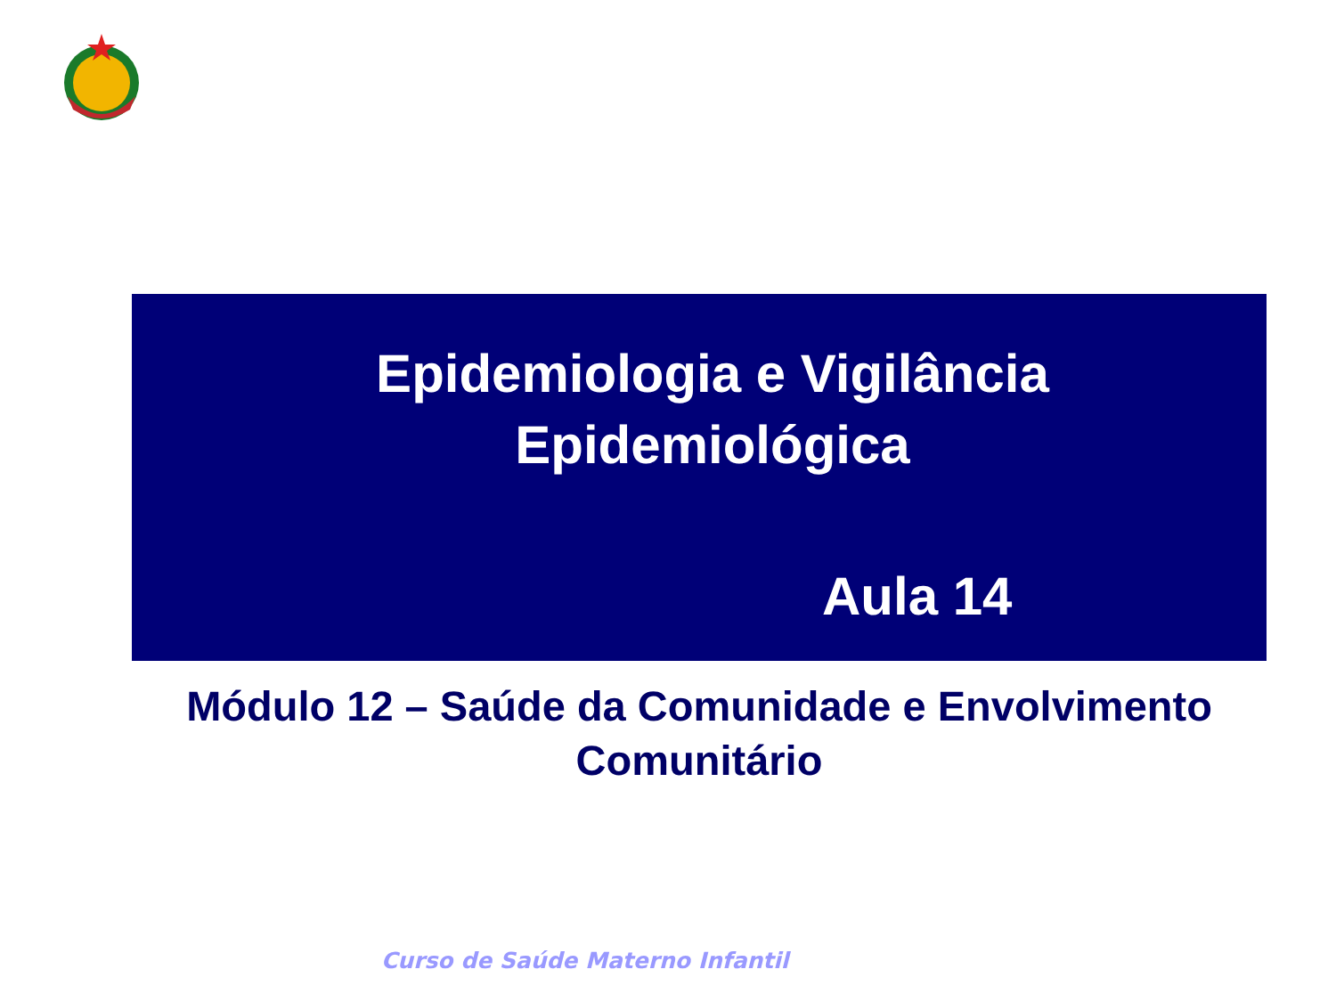Epidemiologia e Vigilância
Epidemiológica
Aula 14
Módulo 12 – Saúde da Comunidade e Envolvimento
Comunitário
Curso de Saúde Materno Infantil